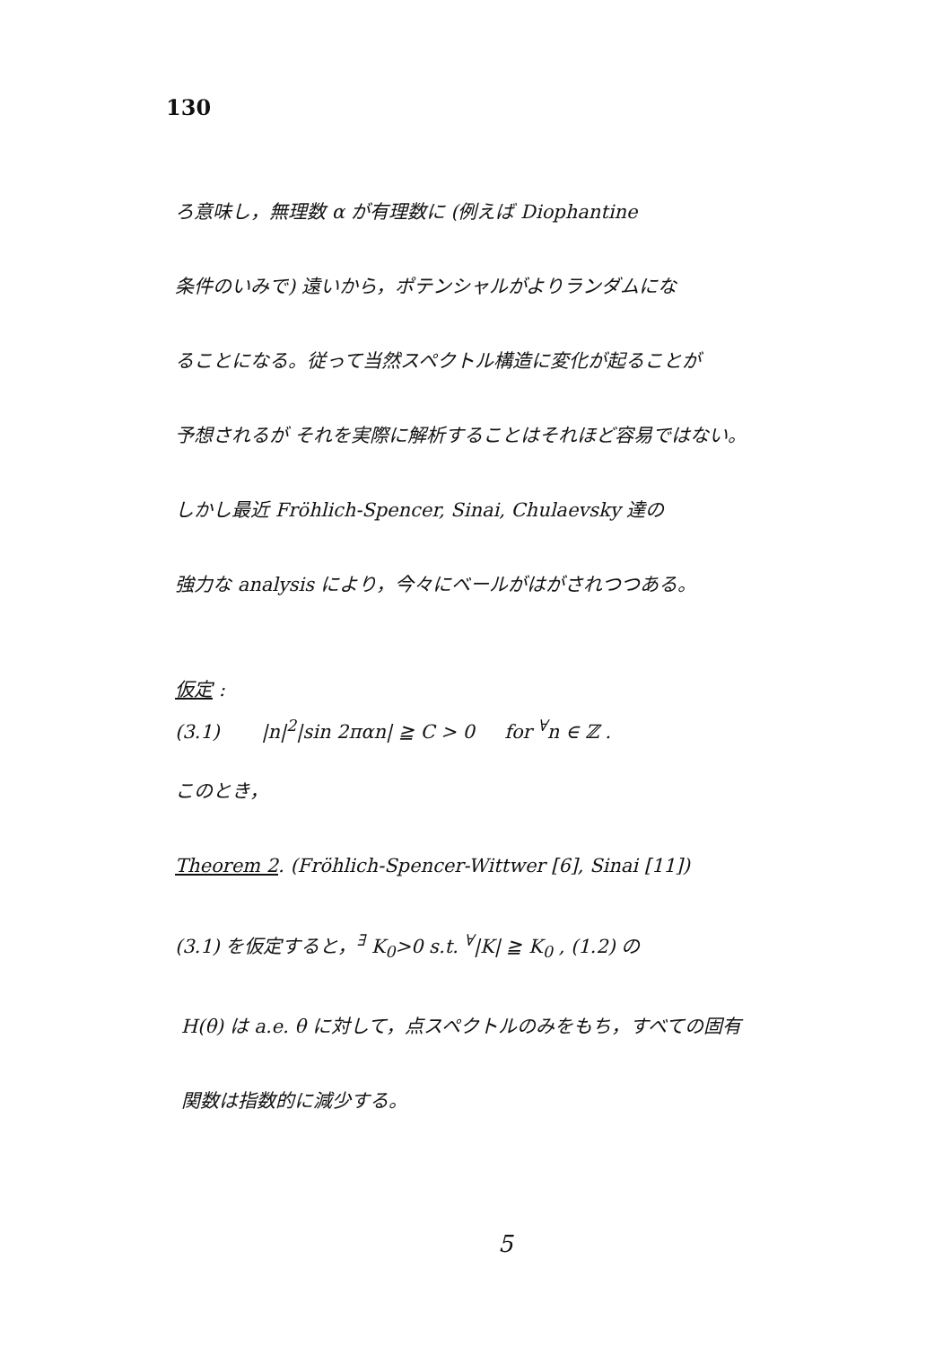130
ろ意味し，無理数 α が有理数に (例えば Diophantine
条件のいみで) 遠いから，ポテンシャルがよりランダムにな
ることになる。従って当然スペクトル構造に変化が起ることが
予想されるが それを実際に解析することはそれほど容易ではない。
しかし最近 Fröhlich-Spencer, Sinai, Chulaevsky 達の
強力な analysis により，今々にベールがはがされつつある。
仮定 :
(3.1) |n|<sup>2</sup>|sin 2παn| ≧ C > 0 for <sup>∀</sup>n ∈ ℤ .
このとき，
Theorem 2. (Fröhlich-Spencer-Wittwer [6], Sinai [11])
(3.1) を仮定すると，<sup>∃</sup> K<sub>0</sub>>0 s.t. <sup>∀</sup>|K| ≧ K<sub>0</sub> , (1.2) の
H(θ) は a.e. θ に対して，点スペクトルのみをもち，すべての固有
関数は指数的に減少する。
5